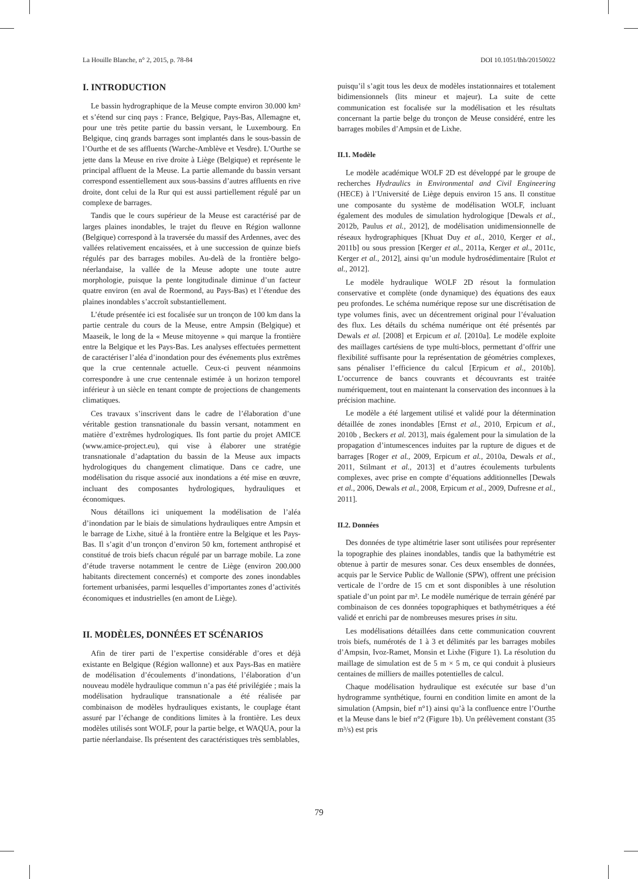La Houille Blanche, n° 2, 2015, p. 78-84 DOI 10.1051/lhb/20150022
I. INTRODUCTION
Le bassin hydrographique de la Meuse compte environ 30.000 km² et s’étend sur cinq pays : France, Belgique, Pays-Bas, Allemagne et, pour une très petite partie du bassin versant, le Luxembourg. En Belgique, cinq grands barrages sont implantés dans le sous-bassin de l’Ourthe et de ses affluents (Warche-Amblève et Vesdre). L’Ourthe se jette dans la Meuse en rive droite à Liège (Belgique) et représente le principal affluent de la Meuse. La partie allemande du bassin versant correspond essentiellement aux sous-bassins d’autres affluents en rive droite, dont celui de la Rur qui est aussi partiellement régulé par un complexe de barrages.
Tandis que le cours supérieur de la Meuse est caractérisé par de larges plaines inondables, le trajet du fleuve en Région wallonne (Belgique) correspond à la traversée du massif des Ardennes, avec des vallées relativement encaissées, et à une succession de quinze biefs régulés par des barrages mobiles. Au-delà de la frontière belgo-néerlandaise, la vallée de la Meuse adopte une toute autre morphologie, puisque la pente longitudinale diminue d’un facteur quatre environ (en aval de Roermond, au Pays-Bas) et l’étendue des plaines inondables s’accroît substantiellement.
L’étude présentée ici est focalisée sur un tronçon de 100 km dans la partie centrale du cours de la Meuse, entre Ampsin (Belgique) et Maaseik, le long de la « Meuse mitoyenne » qui marque la frontière entre la Belgique et les Pays-Bas. Les analyses effectuées permettent de caractériser l’aléa d’inondation pour des événements plus extrêmes que la crue centennale actuelle. Ceux-ci peuvent néanmoins correspondre à une crue centennale estimée à un horizon temporel inférieur à un siècle en tenant compte de projections de changements climatiques.
Ces travaux s’inscrivent dans le cadre de l’élaboration d’une véritable gestion transnationale du bassin versant, notamment en matière d’extrêmes hydrologiques. Ils font partie du projet AMICE (www.amice-project.eu), qui vise à élaborer une stratégie transnationale d’adaptation du bassin de la Meuse aux impacts hydrologiques du changement climatique. Dans ce cadre, une modélisation du risque associé aux inondations a été mise en œuvre, incluant des composantes hydrologiques, hydrauliques et économiques.
Nous détaillons ici uniquement la modélisation de l’aléa d’inondation par le biais de simulations hydrauliques entre Ampsin et le barrage de Lixhe, situé à la frontière entre la Belgique et les Pays-Bas. Il s’agit d’un tronçon d’environ 50 km, fortement anthropisé et constitué de trois biefs chacun régulé par un barrage mobile. La zone d’étude traverse notamment le centre de Liège (environ 200.000 habitants directement concernés) et comporte des zones inondables fortement urbanisées, parmi lesquelles d’importantes zones d’activités économiques et industrielles (en amont de Liège).
II. MODÈLES, DONNÉES ET SCÉNARIOS
Afin de tirer parti de l’expertise considérable d’ores et déjà existante en Belgique (Région wallonne) et aux Pays-Bas en matière de modélisation d’écoulements d’inondations, l’élaboration d’un nouveau modèle hydraulique commun n’a pas été privilégiée ; mais la modélisation hydraulique transnationale a été réalisée par combinaison de modèles hydrauliques existants, le couplage étant assuré par l’échange de conditions limites à la frontière. Les deux modèles utilisés sont WOLF, pour la partie belge, et WAQUA, pour la partie néerlandaise. Ils présentent des caractéristiques très semblables,
puisqu’il s’agit tous les deux de modèles instationnaires et totalement bidimensionnels (lits mineur et majeur). La suite de cette communication est focalisée sur la modélisation et les résultats concernant la partie belge du tronçon de Meuse considéré, entre les barrages mobiles d’Ampsin et de Lixhe.
II.1. Modèle
Le modèle académique WOLF 2D est développé par le groupe de recherches Hydraulics in Environmental and Civil Engineering (HECE) à l’Université de Liège depuis environ 15 ans. Il constitue une composante du système de modélisation WOLF, incluant également des modules de simulation hydrologique [Dewals et al., 2012b, Paulus et al., 2012], de modélisation unidimensionnelle de réseaux hydrographiques [Khuat Duy et al., 2010, Kerger et al., 2011b] ou sous pression [Kerger et al., 2011a, Kerger et al., 2011c, Kerger et al., 2012], ainsi qu’un module hydrosédimentaire [Rulot et al., 2012].
Le modèle hydraulique WOLF 2D résout la formulation conservative et complète (onde dynamique) des équations des eaux peu profondes. Le schéma numérique repose sur une discrétisation de type volumes finis, avec un décentrement original pour l’évaluation des flux. Les détails du schéma numérique ont été présentés par Dewals et al. [2008] et Erpicum et al. [2010a]. Le modèle exploite des maillages cartésiens de type multi-blocs, permettant d’offrir une flexibilité suffisante pour la représentation de géométries complexes, sans pénaliser l’efficience du calcul [Erpicum et al., 2010b]. L’occurrence de bancs couvrants et découvrants est traitée numériquement, tout en maintenant la conservation des inconnues à la précision machine.
Le modèle a été largement utilisé et validé pour la détermination détaillée de zones inondables [Ernst et al., 2010, Erpicum et al., 2010b , Beckers et al. 2013], mais également pour la simulation de la propagation d’intumescences induites par la rupture de digues et de barrages [Roger et al., 2009, Erpicum et al., 2010a, Dewals et al., 2011, Stilmant et al., 2013] et d’autres écoulements turbulents complexes, avec prise en compte d’équations additionnelles [Dewals et al., 2006, Dewals et al., 2008, Erpicum et al., 2009, Dufresne et al., 2011].
II.2. Données
Des données de type altimétrie laser sont utilisées pour représenter la topographie des plaines inondables, tandis que la bathymétrie est obtenue à partir de mesures sonar. Ces deux ensembles de données, acquis par le Service Public de Wallonie (SPW), offrent une précision verticale de l’ordre de 15 cm et sont disponibles à une résolution spatiale d’un point par m². Le modèle numérique de terrain généré par combinaison de ces données topographiques et bathymétriques a été validé et enrichi par de nombreuses mesures prises in situ.
Les modélisations détaillées dans cette communication couvrent trois biefs, numérotés de 1 à 3 et délimités par les barrages mobiles d’Ampsin, Ivoz-Ramet, Monsin et Lixhe (Figure 1). La résolution du maillage de simulation est de 5 m × 5 m, ce qui conduit à plusieurs centaines de milliers de mailles potentielles de calcul.
Chaque modélisation hydraulique est exécutée sur base d’un hydrogramme synthétique, fourni en condition limite en amont de la simulation (Ampsin, bief n°1) ainsi qu’à la confluence entre l’Ourthe et la Meuse dans le bief n°2 (Figure 1b). Un prélèvement constant (35 m³/s) est pris
79